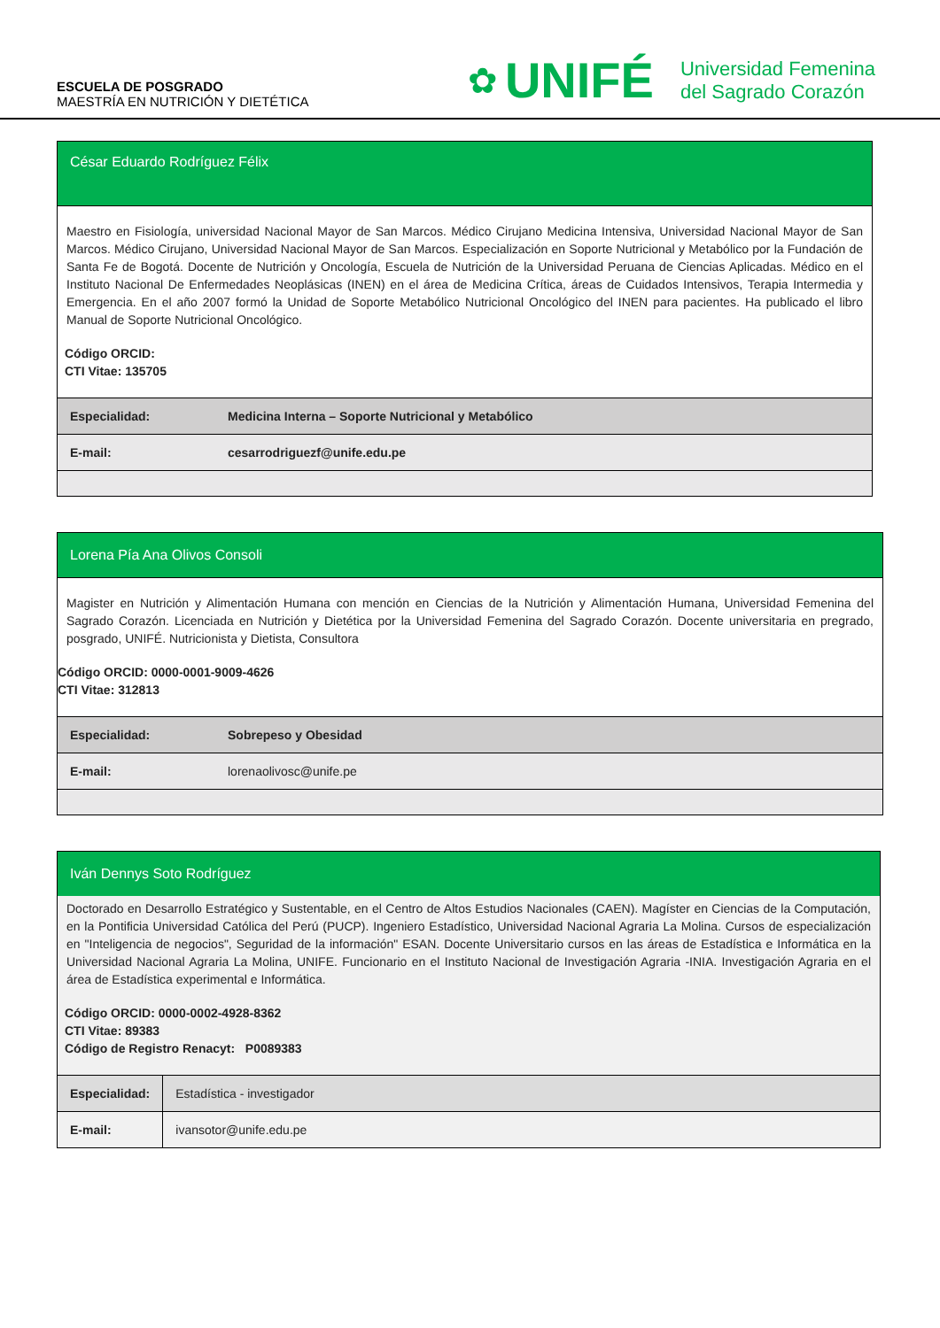ESCUELA DE POSGRADO
MAESTRÍA EN NUTRICIÓN Y DIETÉTICA
✿ UNIFÉ Universidad Femenina
del Sagrado Corazón
César Eduardo Rodríguez Félix
Maestro en Fisiología, universidad Nacional Mayor de San Marcos. Médico Cirujano Medicina Intensiva, Universidad Nacional Mayor de San Marcos. Médico Cirujano, Universidad Nacional Mayor de San Marcos. Especialización en Soporte Nutricional y Metabólico por la Fundación de Santa Fe de Bogotá. Docente de Nutrición y Oncología, Escuela de Nutrición de la Universidad Peruana de Ciencias Aplicadas. Médico en el Instituto Nacional De Enfermedades Neoplásicas (INEN) en el área de Medicina Crítica, áreas de Cuidados Intensivos, Terapia Intermedia y Emergencia. En el año 2007 formó la Unidad de Soporte Metabólico Nutricional Oncológico del INEN para pacientes. Ha publicado el libro Manual de Soporte Nutricional Oncológico.
Código ORCID:
CTI Vitae: 135705
| Especialidad: | Medicina Interna – Soporte Nutricional y Metabólico |
| E-mail: | cesarrodriguezf@unife.edu.pe |
Lorena Pía Ana Olivos Consoli
Magister en Nutrición y Alimentación Humana con mención en Ciencias de la Nutrición y Alimentación Humana, Universidad Femenina del Sagrado Corazón. Licenciada en Nutrición y Dietética por la Universidad Femenina del Sagrado Corazón. Docente universitaria en pregrado, posgrado, UNIFÉ. Nutricionista y Dietista, Consultora
Código ORCID: 0000-0001-9009-4626
CTI Vitae: 312813
| Especialidad: | Sobrepeso y Obesidad |
| E-mail: | lorenaolivosc@unife.pe |
Iván Dennys Soto Rodríguez
Doctorado en Desarrollo Estratégico y Sustentable, en el Centro de Altos Estudios Nacionales (CAEN). Magíster en Ciencias de la Computación, en la Pontificia Universidad Católica del Perú (PUCP). Ingeniero Estadístico, Universidad Nacional Agraria La Molina. Cursos de especialización en "Inteligencia de negocios", Seguridad de la información" ESAN. Docente Universitario cursos en las áreas de Estadística e Informática en la Universidad Nacional Agraria La Molina, UNIFE. Funcionario en el Instituto Nacional de Investigación Agraria -INIA. Investigación Agraria en el área de Estadística experimental e Informática.
Código ORCID: 0000-0002-4928-8362
CTI Vitae: 89383
Código de Registro Renacyt: P0089383
| Especialidad: | Estadística - investigador |
| E-mail: | ivansotor@unife.edu.pe |